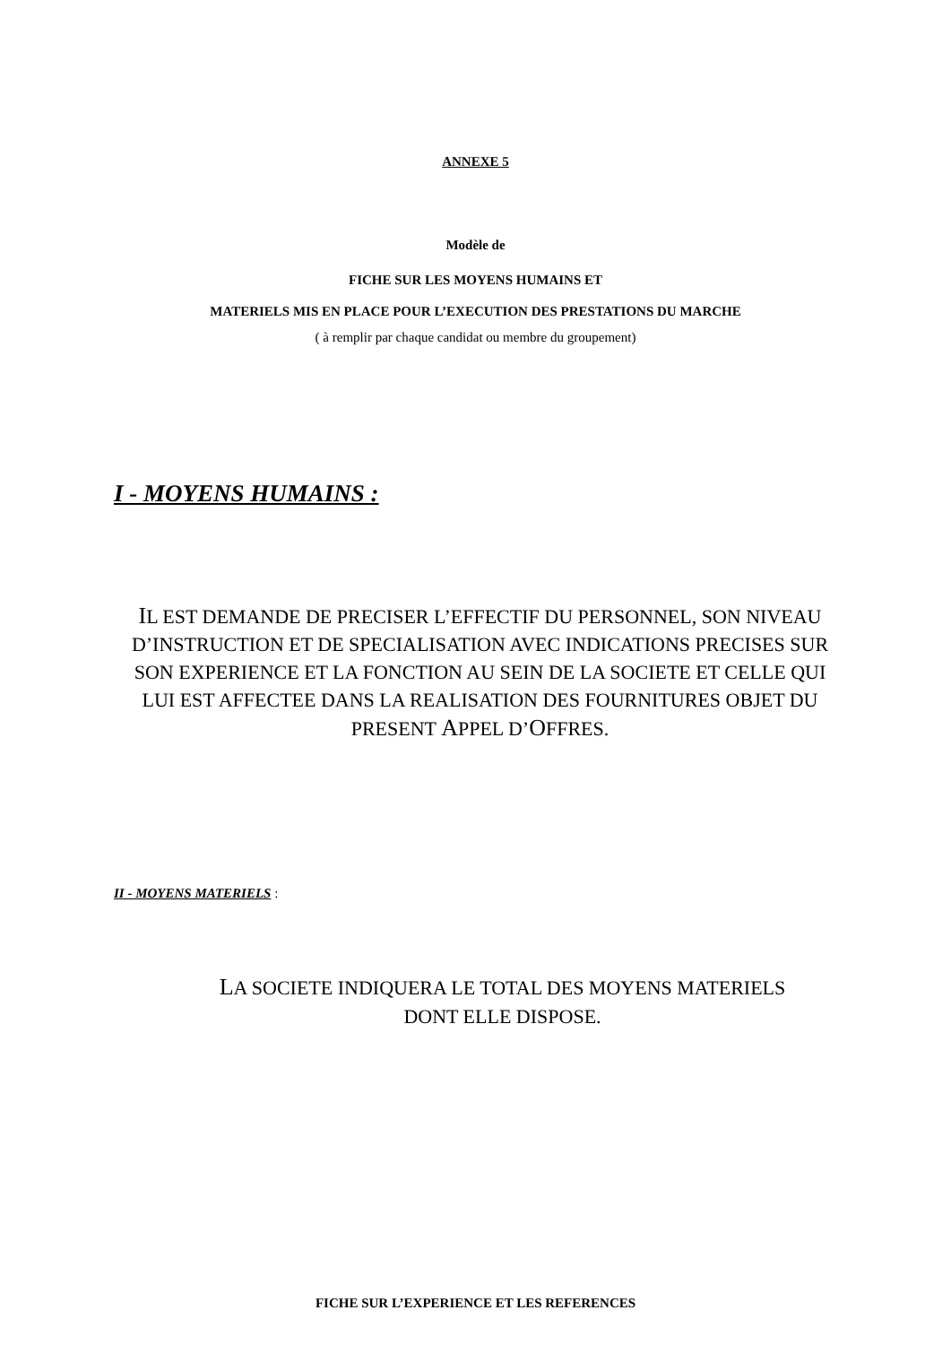ANNEXE 5
Modèle de
FICHE SUR LES MOYENS HUMAINS ET
MATERIELS MIS EN PLACE POUR L’EXECUTION DES PRESTATIONS DU MARCHE
( à remplir par chaque candidat ou membre du groupement)
I - MOYENS HUMAINS :
IL EST DEMANDE DE PRECISER L’EFFECTIF DU PERSONNEL, SON NIVEAU D’INSTRUCTION ET DE SPECIALISATION AVEC INDICATIONS PRECISES SUR SON EXPERIENCE ET LA FONCTION AU SEIN DE LA SOCIETE ET CELLE QUI LUI EST AFFECTEE DANS LA REALISATION DES FOURNITURES OBJET DU PRESENT APPEL D’OFFRES.
II - MOYENS MATERIELS :
LA SOCIETE INDIQUERA LE TOTAL DES MOYENS MATERIELS DONT ELLE DISPOSE.
FICHE SUR L’EXPERIENCE ET LES REFERENCES